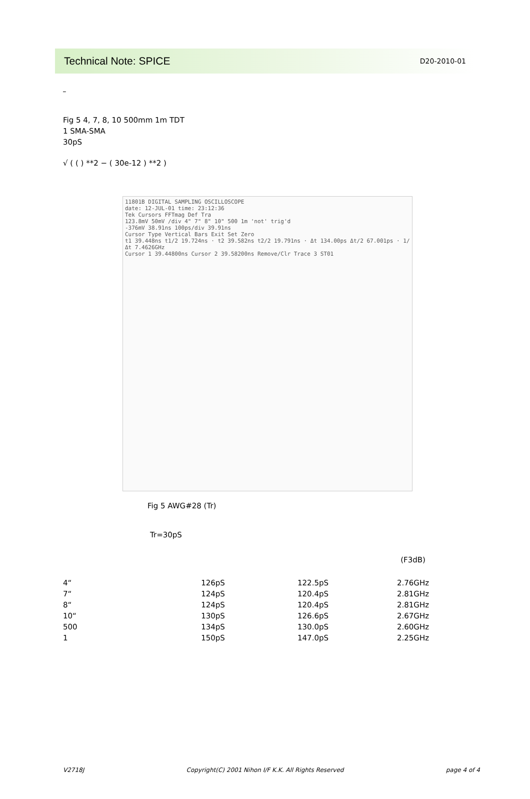Technical Note: SPICE D20-2010-01
Fig 5 4, 7, 8, 10 500mm 1m TDT
1 SMA-SMA
30pS
√ ( ( ) **2 − ( 30e-12 ) **2 )
11801B DIGITAL SAMPLING OSCILLOSCOPE
date: 12-JUL-01 time: 23:12:36
Tek Cursors FFTmag Def Tra
123.8mV 50mV /div 4" 7" 8" 10" 500 1m 'not' trig'd
-376mV 38.91ns 100ps/div 39.91ns
Cursor Type Vertical Bars Exit Set Zero
t1 39.448ns t1/2 19.724ns · t2 39.582ns t2/2 19.791ns · Δt 134.00ps Δt/2 67.001ps · 1/Δt 7.4626GHz
Cursor 1 39.44800ns Cursor 2 39.58200ns Remove/Clr Trace 3 ST01
Fig 5 AWG#28 (Tr)
Tr=30pS
| | | | (F3dB) |
| 4“ | 126pS | 122.5pS | 2.76GHz |
| 7“ | 124pS | 120.4pS | 2.81GHz |
| 8“ | 124pS | 120.4pS | 2.81GHz |
| 10“ | 130pS | 126.6pS | 2.67GHz |
| 500 | 134pS | 130.0pS | 2.60GHz |
| 1 | 150pS | 147.0pS | 2.25GHz |
V2718J Copyright(C) 2001 Nihon I/F K.K. All Rights Reserved page 4 of 4